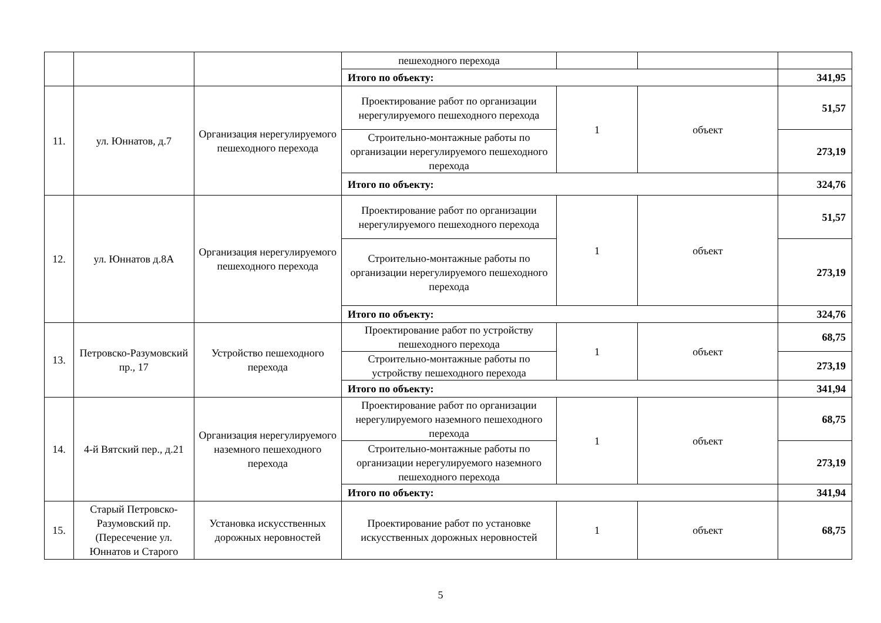| | | | пешеходного перехода | | | |
| | | | Итого по объекту: | | | 341,95 |
| 11. | ул. Юннатов, д.7 | Организация нерегулируемого пешеходного перехода | Проектирование работ по организации нерегулируемого пешеходного перехода | 1 | объект | 51,57 |
| | | | Строительно-монтажные работы по организации нерегулируемого пешеходного перехода | | | 273,19 |
| | | | Итого по объекту: | | | 324,76 |
| 12. | ул. Юннатов д.8А | Организация нерегулируемого пешеходного перехода | Проектирование работ по организации нерегулируемого пешеходного перехода | 1 | объект | 51,57 |
| | | | Строительно-монтажные работы по организации нерегулируемого пешеходного перехода | | | 273,19 |
| | | | Итого по объекту: | | | 324,76 |
| 13. | Петровско-Разумовский пр., 17 | Устройство пешеходного перехода | Проектирование работ по устройству пешеходного перехода | 1 | объект | 68,75 |
| | | | Строительно-монтажные работы по устройству пешеходного перехода | | | 273,19 |
| | | | Итого по объекту: | | | 341,94 |
| 14. | 4-й Вятский пер., д.21 | Организация нерегулируемого наземного пешеходного перехода | Проектирование работ по организации нерегулируемого наземного пешеходного перехода | 1 | объект | 68,75 |
| | | | Строительно-монтажные работы по организации нерегулируемого наземного пешеходного перехода | | | 273,19 |
| | | | Итого по объекту: | | | 341,94 |
| 15. | Старый Петровско-Разумовский пр. (Пересечение ул. Юннатов и Старого | Установка искусственных дорожных неровностей | Проектирование работ по установке искусственных дорожных неровностей | 1 | объект | 68,75 |
5